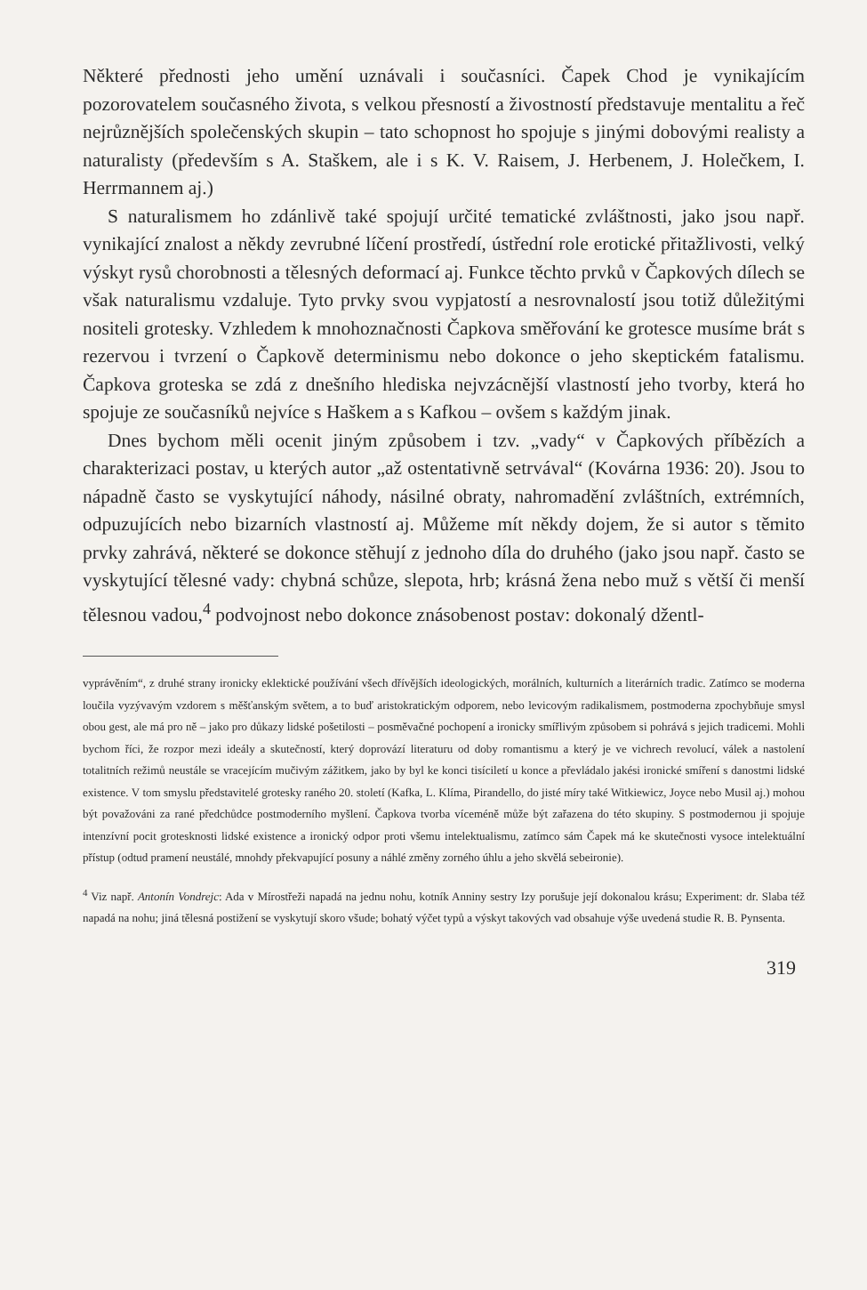Některé přednosti jeho umění uznávali i současníci. Čapek Chod je vynikajícím pozorovatelem současného života, s velkou přesností a živostností představuje mentalitu a řeč nejrůznějších společenských skupin – tato schopnost ho spojuje s jinými dobovými realisty a naturalisty (především s A. Staškem, ale i s K. V. Raisem, J. Herbenem, J. Holečkem, I. Herrmannem aj.)
S naturalismem ho zdánlivě také spojují určité tematické zvláštnosti, jako jsou např. vynikající znalost a někdy zevrubné líčení prostředí, ústřední role erotické přitažlivosti, velký výskyt rysů chorobnosti a tělesných deformací aj. Funkce těchto prvků v Čapkových dílech se však naturalismu vzdaluje. Tyto prvky svou vypjatostí a nesrovnalostí jsou totiž důležitými nositeli grotesky. Vzhledem k mnohoznačnosti Čapkova směřování ke grotesce musíme brát s rezervou i tvrzení o Čapkově determinismu nebo dokonce o jeho skeptickém fatalismu. Čapkova groteska se zdá z dnešního hlediska nejvzácnější vlastností jeho tvorby, která ho spojuje ze současníků nejvíce s Haškem a s Kafkou – ovšem s každým jinak.
Dnes bychom měli ocenit jiným způsobem i tzv. „vady“ v Čapkových příbězích a charakterizaci postav, u kterých autor „až ostentativně setrvával“ (Kovárna 1936: 20). Jsou to nápadně často se vyskytující náhody, násilné obraty, nahromadění zvláštních, extrémních, odpuzujících nebo bizarních vlastností aj. Můžeme mít někdy dojem, že si autor s těmito prvky zahrává, některé se dokonce stěhují z jednoho díla do druhého (jako jsou např. často se vyskytující tělesné vady: chybná schůze, slepota, hrb; krásná žena nebo muž s větší či menší tělesnou vadou,<sup>4</sup> podvojnost nebo dokonce znásobenost postav: dokonalý džentl-
vyprávěním“, z druhé strany ironicky eklektické používání všech dřívějších ideologických, morálních, kulturních a literárních tradic. Zatímco se moderna loučila vyzývavým vzdorem s měšťanským světem, a to buď aristokratickým odporem, nebo levicovým radikalismem, postmoderna zpochybňuje smysl obou gest, ale má pro ně – jako pro důkazy lidské pošetilosti – posměvačné pochopení a ironicky smířlivým způsobem si pohrává s jejich tradicemi. Mohli bychom říci, že rozpor mezi ideály a skutečností, který doprovází literaturu od doby romantismu a který je ve vichrech revolucí, válek a nastolení totalitních režimů neustále se vracejícím mučivým zážitkem, jako by byl ke konci tisíciletí u konce a převládalo jakési ironické smíření s danostmi lidské existence. V tom smyslu představitelé grotesky raného 20. století (Kafka, L. Klíma, Pirandello, do jisté míry také Witkiewicz, Joyce nebo Musil aj.) mohou být považováni za rané předchůdce postmoderního myšlení. Čapkova tvorba víceméně může být zařazena do této skupiny. S postmodernou ji spojuje intenzívní pocit grotesknosti lidské existence a ironický odpor proti všemu intelektualismu, zatímco sám Čapek má ke skutečnosti vysoce intelektuální přístup (odtud pramení neustálé, mnohdy překvapující posuny a náhlé změny zorného úhlu a jeho skvělá sebeironie).
<sup>4</sup> Viz např. Antonín Vondrejc: Ada v Mírostřeži napadá na jednu nohu, kotník Anniny sestry Izy porušuje její dokonalou krásu; Experiment: dr. Slaba též napadá na nohu; jiná tělesná postižení se vyskytují skoro všude; bohatý výčet typů a výskyt takových vad obsahuje výše uvedená studie R. B. Pynsenta.
319